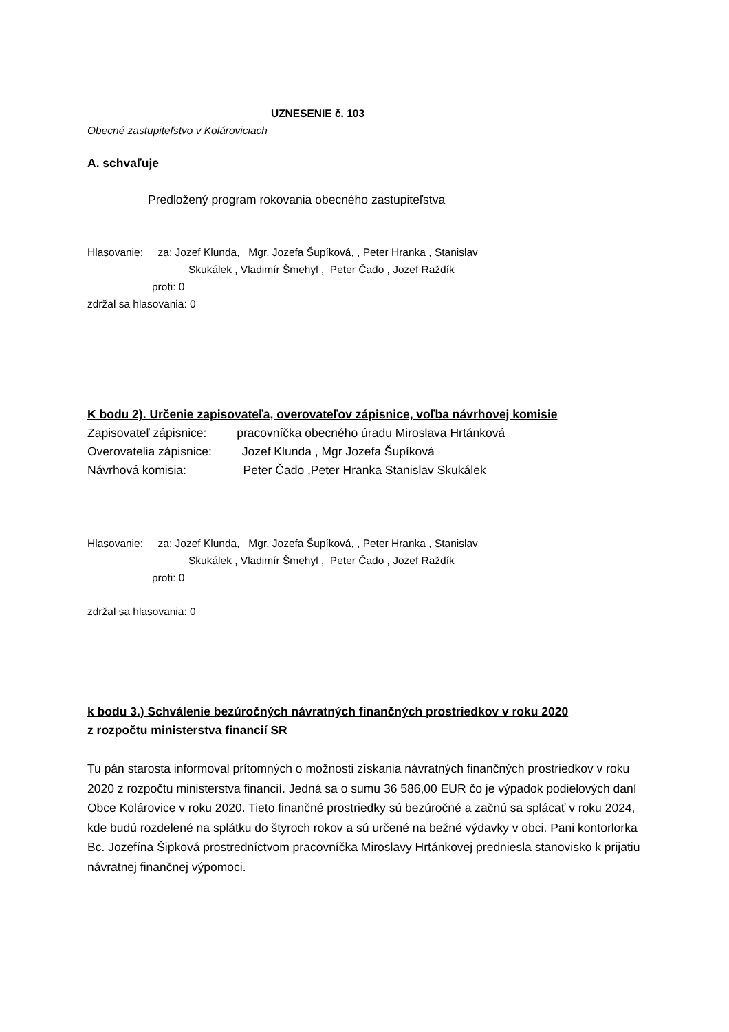UZNESENIE č. 103
Obecné zastupiteľstvo v Kolároviciach
A. schvaľuje
Predložený program rokovania obecného zastupiteľstva
Hlasovanie: za: Jozef Klunda, Mgr. Jozefa Šupíková, , Peter Hranka , Stanislav
Skukálek , Vladimír Šmehyl , Peter Čado , Jozef Raždík
proti: 0
zdržal sa hlasovania: 0
K bodu 2). Určenie zapisovateľa, overovateľov zápisnice, voľba návrhovej komisie
Zapisovateľ zápisnice: pracovníčka obecného úradu Miroslava Hrtánková
Overovatelia zápisnice: Jozef Klunda , Mgr Jozefa Šupíková
Návrhová komisia: Peter Čado ,Peter Hranka Stanislav Skukálek
Hlasovanie: za: Jozef Klunda, Mgr. Jozefa Šupíková, , Peter Hranka , Stanislav
Skukálek , Vladimír Šmehyl , Peter Čado , Jozef Raždík
proti: 0
zdržal sa hlasovania: 0
k bodu 3.) Schválenie bezúročných návratných finančných prostriedkov v roku 2020
z rozpočtu ministerstva financií SR
Tu pán starosta informoval prítomných o možnosti získania návratných finančných prostriedkov v roku 2020 z rozpočtu ministerstva financií. Jedná sa o sumu 36 586,00 EUR čo je výpadok podielových daní Obce Kolárovice v roku 2020. Tieto finančné prostriedky sú bezúročné a začnú sa splácať v roku 2024, kde budú rozdelené na splátku do štyroch rokov a sú určené na bežné výdavky v obci. Pani kontorlorka Bc. Jozefína Šipková prostredníctvom pracovníčka Miroslavy Hrtánkovej predniesla stanovisko k prijatiu návratnej finančnej výpomoci.